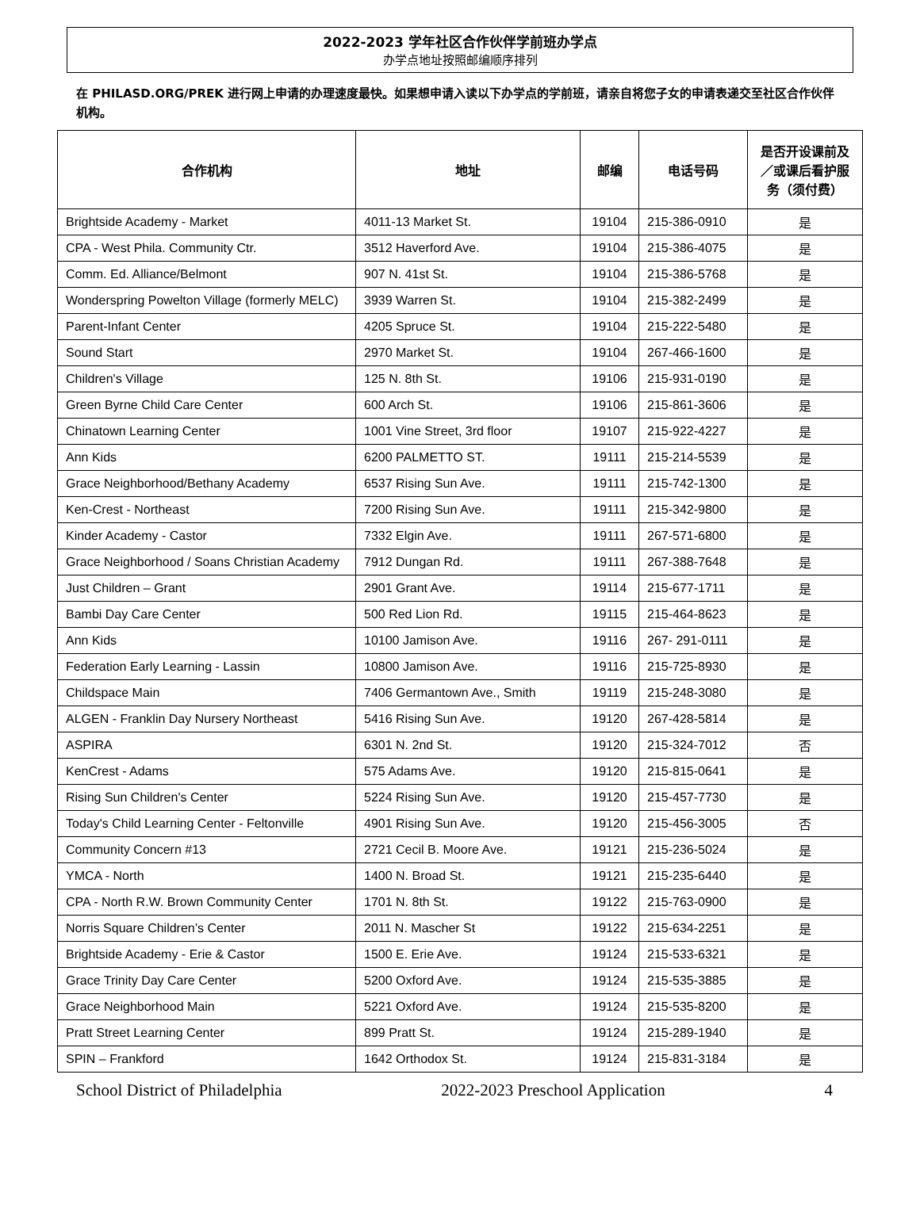2022-2023 学年社区合作伙伴学前班办学点
办学点地址按照邮编顺序排列
在 PHILASD.ORG/PREK 进行网上申请的办理速度最快。如果想申请入读以下办学点的学前班，请亲自将您子女的申请表递交至社区合作伙伴机构。
| 合作机构 | 地址 | 邮编 | 电话号码 | 是否开设课前及／或课后看护服务（须付费） |
| --- | --- | --- | --- | --- |
| Brightside Academy - Market | 4011-13 Market St. | 19104 | 215-386-0910 | 是 |
| CPA - West Phila. Community Ctr. | 3512 Haverford Ave. | 19104 | 215-386-4075 | 是 |
| Comm. Ed. Alliance/Belmont | 907 N. 41st St. | 19104 | 215-386-5768 | 是 |
| Wonderspring Powelton Village (formerly MELC) | 3939 Warren St. | 19104 | 215-382-2499 | 是 |
| Parent-Infant Center | 4205 Spruce St. | 19104 | 215-222-5480 | 是 |
| Sound Start | 2970 Market St. | 19104 | 267-466-1600 | 是 |
| Children's Village | 125 N. 8th St. | 19106 | 215-931-0190 | 是 |
| Green Byrne Child Care Center | 600 Arch St. | 19106 | 215-861-3606 | 是 |
| Chinatown Learning Center | 1001 Vine Street, 3rd floor | 19107 | 215-922-4227 | 是 |
| Ann Kids | 6200 PALMETTO ST. | 19111 | 215-214-5539 | 是 |
| Grace Neighborhood/Bethany Academy | 6537 Rising Sun Ave. | 19111 | 215-742-1300 | 是 |
| Ken-Crest - Northeast | 7200 Rising Sun Ave. | 19111 | 215-342-9800 | 是 |
| Kinder Academy - Castor | 7332 Elgin Ave. | 19111 | 267-571-6800 | 是 |
| Grace Neighborhood / Soans Christian Academy | 7912 Dungan Rd. | 19111 | 267-388-7648 | 是 |
| Just Children – Grant | 2901 Grant Ave. | 19114 | 215-677-1711 | 是 |
| Bambi Day Care Center | 500 Red Lion Rd. | 19115 | 215-464-8623 | 是 |
| Ann Kids | 10100 Jamison Ave. | 19116 | 267- 291-0111 | 是 |
| Federation Early Learning - Lassin | 10800 Jamison Ave. | 19116 | 215-725-8930 | 是 |
| Childspace Main | 7406 Germantown Ave., Smith | 19119 | 215-248-3080 | 是 |
| ALGEN - Franklin Day Nursery Northeast | 5416 Rising Sun Ave. | 19120 | 267-428-5814 | 是 |
| ASPIRA | 6301 N. 2nd St. | 19120 | 215-324-7012 | 否 |
| KenCrest - Adams | 575 Adams Ave. | 19120 | 215-815-0641 | 是 |
| Rising Sun Children's Center | 5224 Rising Sun Ave. | 19120 | 215-457-7730 | 是 |
| Today's Child Learning Center - Feltonville | 4901 Rising Sun Ave. | 19120 | 215-456-3005 | 否 |
| Community Concern #13 | 2721 Cecil B. Moore Ave. | 19121 | 215-236-5024 | 是 |
| YMCA - North | 1400 N. Broad St. | 19121 | 215-235-6440 | 是 |
| CPA - North R.W. Brown Community Center | 1701 N. 8th St. | 19122 | 215-763-0900 | 是 |
| Norris Square Children’s Center | 2011 N. Mascher St | 19122 | 215-634-2251 | 是 |
| Brightside Academy - Erie & Castor | 1500 E. Erie Ave. | 19124 | 215-533-6321 | 是 |
| Grace Trinity Day Care Center | 5200 Oxford Ave. | 19124 | 215-535-3885 | 是 |
| Grace Neighborhood Main | 5221 Oxford Ave. | 19124 | 215-535-8200 | 是 |
| Pratt Street Learning Center | 899 Pratt St. | 19124 | 215-289-1940 | 是 |
| SPIN – Frankford | 1642 Orthodox St. | 19124 | 215-831-3184 | 是 |
School District of Philadelphia 2022-2023 Preschool Application 4